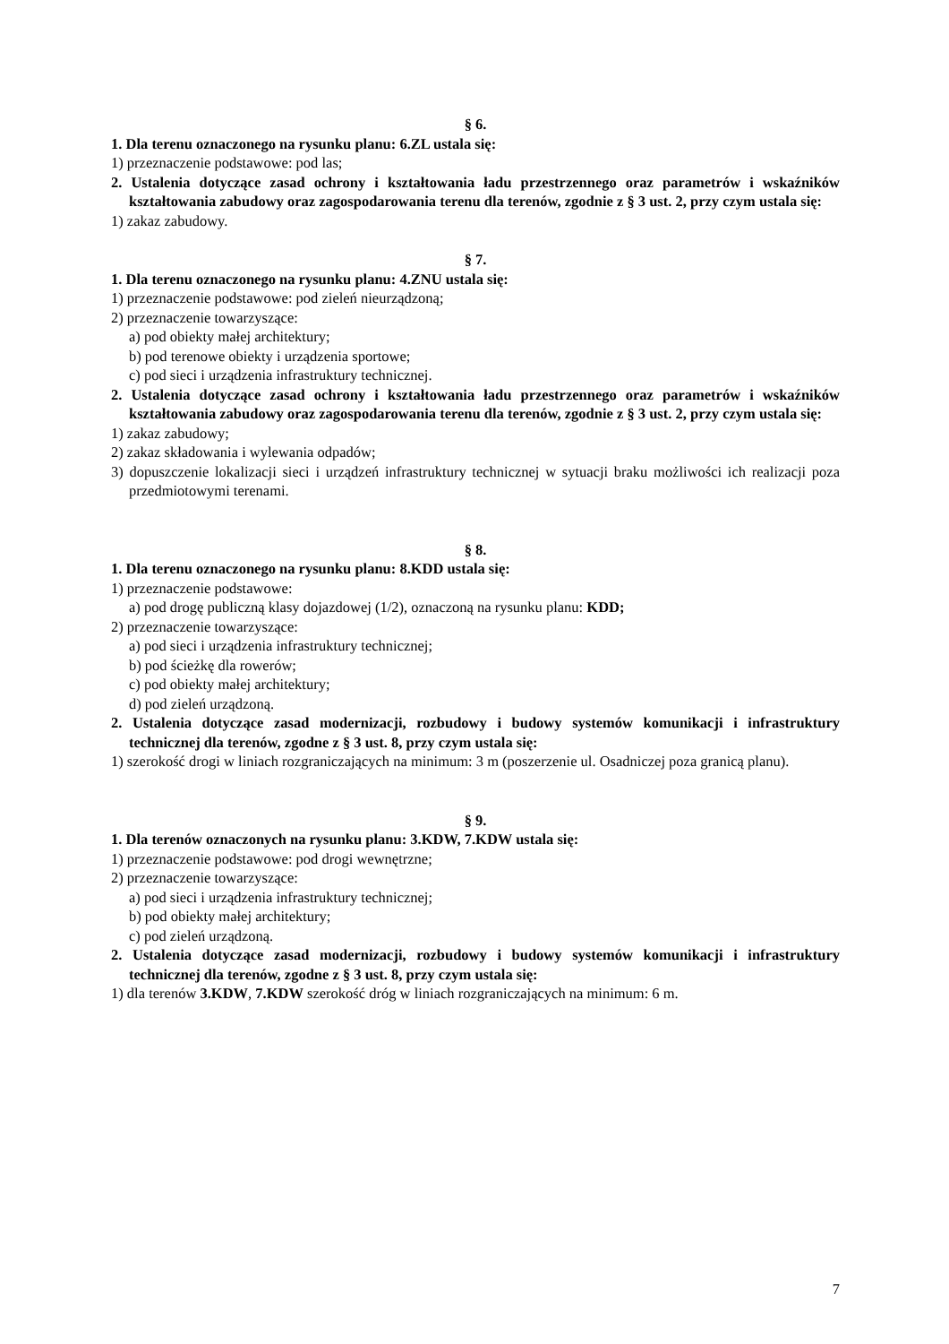§ 6.
1. Dla terenu oznaczonego na rysunku planu: 6.ZL ustala się:
1) przeznaczenie podstawowe: pod las;
2. Ustalenia dotyczące zasad ochrony i kształtowania ładu przestrzennego oraz parametrów i wskaźników kształtowania zabudowy oraz zagospodarowania terenu dla terenów, zgodnie z § 3 ust. 2, przy czym ustala się:
1) zakaz zabudowy.
§ 7.
1. Dla terenu oznaczonego na rysunku planu: 4.ZNU ustala się:
1) przeznaczenie podstawowe: pod zieleń nieurządzoną;
2) przeznaczenie towarzyszące:
a) pod obiekty małej architektury;
b) pod terenowe obiekty i urządzenia sportowe;
c) pod sieci i urządzenia infrastruktury technicznej.
2. Ustalenia dotyczące zasad ochrony i kształtowania ładu przestrzennego oraz parametrów i wskaźników kształtowania zabudowy oraz zagospodarowania terenu dla terenów, zgodnie z § 3 ust. 2, przy czym ustala się:
1) zakaz zabudowy;
2) zakaz składowania i wylewania odpadów;
3) dopuszczenie lokalizacji sieci i urządzeń infrastruktury technicznej w sytuacji braku możliwości ich realizacji poza przedmiotowymi terenami.
§ 8.
1. Dla terenu oznaczonego na rysunku planu: 8.KDD ustala się:
1) przeznaczenie podstawowe:
a) pod drogę publiczną klasy dojazdowej (1/2), oznaczoną na rysunku planu: KDD;
2) przeznaczenie towarzyszące:
a) pod sieci i urządzenia infrastruktury technicznej;
b) pod ścieżkę dla rowerów;
c) pod obiekty małej architektury;
d) pod zieleń urządzoną.
2. Ustalenia dotyczące zasad modernizacji, rozbudowy i budowy systemów komunikacji i infrastruktury technicznej dla terenów, zgodne z § 3 ust. 8, przy czym ustala się:
1) szerokość drogi w liniach rozgraniczających na minimum: 3 m (poszerzenie ul. Osadniczej poza granicą planu).
§ 9.
1. Dla terenów oznaczonych na rysunku planu: 3.KDW, 7.KDW ustala się:
1) przeznaczenie podstawowe: pod drogi wewnętrzne;
2) przeznaczenie towarzyszące:
a) pod sieci i urządzenia infrastruktury technicznej;
b) pod obiekty małej architektury;
c) pod zieleń urządzoną.
2. Ustalenia dotyczące zasad modernizacji, rozbudowy i budowy systemów komunikacji i infrastruktury technicznej dla terenów, zgodne z § 3 ust. 8, przy czym ustala się:
1) dla terenów 3.KDW, 7.KDW szerokość dróg w liniach rozgraniczających na minimum: 6 m.
7